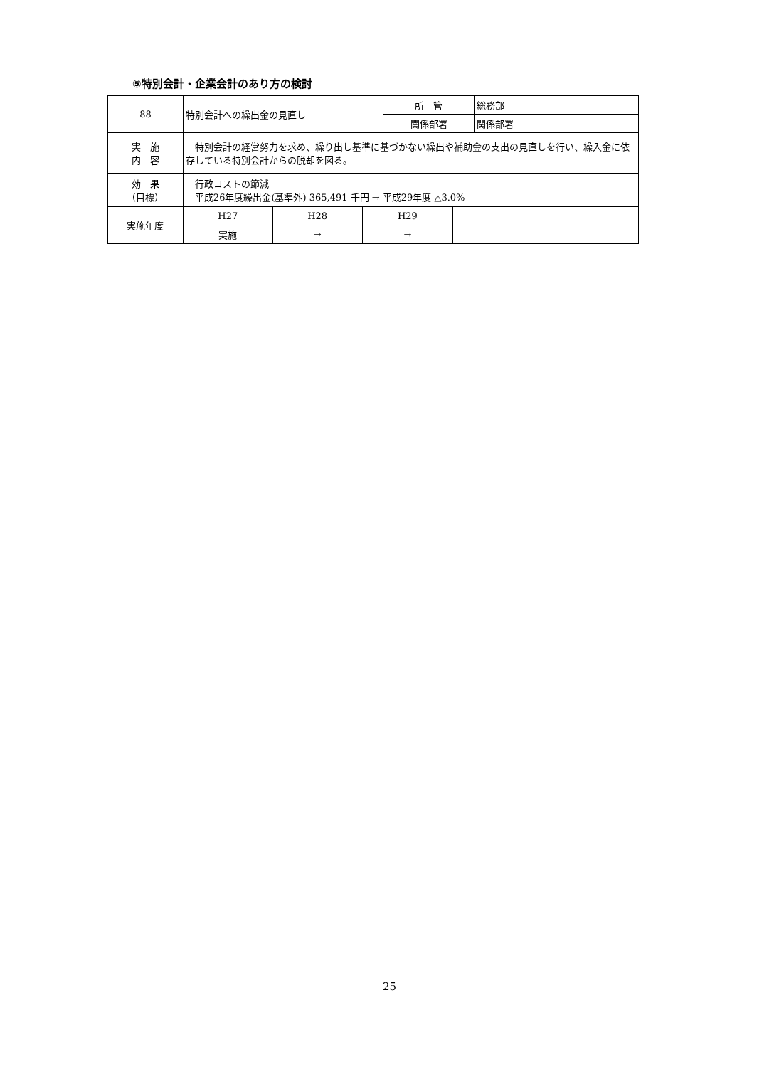⑤特別会計・企業会計のあり方の検討
| 88 | 特別会計への繰出金の見直し | | | 所 管 | | 総務部 |
| | | | | 関係部署 | | 関係部署 |
| 実 施 内 容 | 特別会計の経営努力を求め、繰り出し基準に基づかない繰出や補助金の支出の見直しを行い、繰入金に依存している特別会計からの脱却を図る。 | | | | | |
| 効 果 （目標） | 行政コストの節減 平成26年度繰出金(基準外) 365,491 千円 → 平成29年度 △3.0% | | | | | |
| 実施年度 | H27 | H28 | H29 | | | |
| | 実施 | → | → | | | |
25